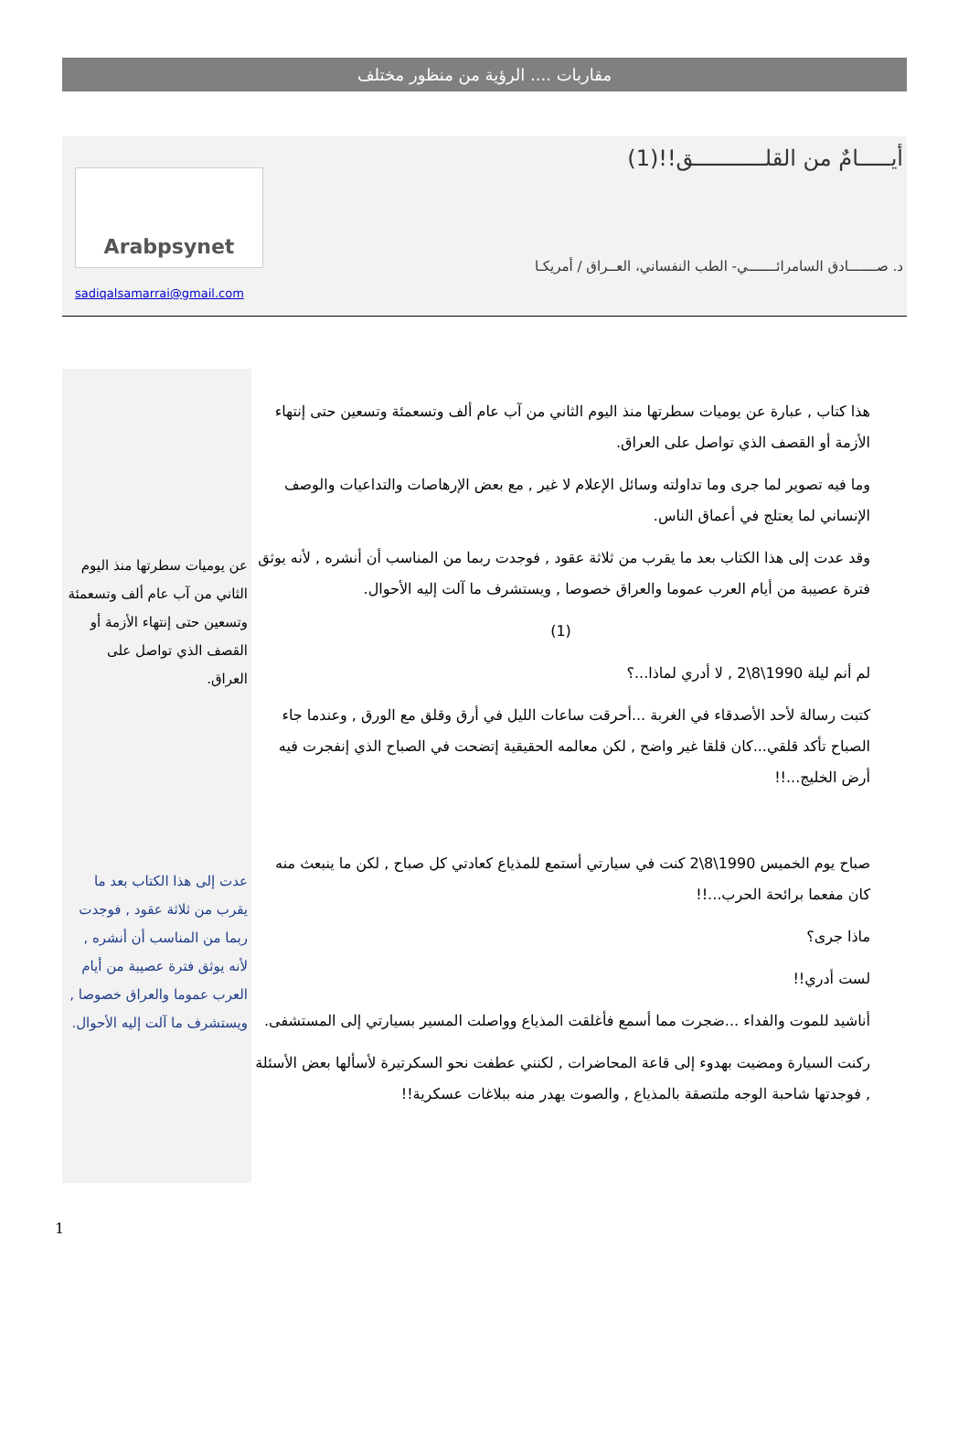مقاربات .... الرؤية من منظور مختلف
أيـــــامٌ من القلـــــــــــق!!(1)
د. صـــــــادق السامرائـــــــي- الطب النفساني، العــراق / أمريكـا
Arabpsynet
sadiqalsamarrai@gmail.com
هذا كتاب , عبارة عن يوميات سطرتها منذ اليوم الثاني من آب عام ألف وتسعمئة وتسعين حتى إنتهاء الأزمة أو القصف الذي تواصل على العراق.
وما فيه تصوير لما جرى وما تداولته وسائل الإعلام لا غير , مع بعض الإرهاصات والتداعيات والوصف الإنساني لما يعتلج في أعماق الناس.
وقد عدت إلى هذا الكتاب بعد ما يقرب من ثلاثة عقود , فوجدت ربما من المناسب أن أنشره , لأنه يوثق فترة عصيبة من أيام العرب عموما والعراق خصوصا , ويستشرف ما آلت إليه الأحوال.
(1)
لم أنم ليلة 1990\8\2 , لا أدري لماذا...؟
كتبت رسالة لأحد الأصدقاء في الغربة ...أحرقت ساعات الليل في أرق وقلق مع الورق , وعندما جاء الصباح تأكد قلقي...كان قلقا غير واضح , لكن معالمه الحقيقية إتضحت في الصباح الذي إنفجرت فيه أرض الخليج...!!
صباح يوم الخميس 1990\8\2 كنت في سيارتي أستمع للمذياع كعادتي كل صباح , لكن ما ينبعث منه كان مفعما برائحة الحرب...!!
ماذا جرى؟
لست أدري!!
أناشيد للموت والفداء ...ضجرت مما أسمع فأغلقت المذياع وواصلت المسير بسيارتي إلى المستشفى.
ركنت السيارة ومضيت بهدوء إلى قاعة المحاضرات , لكنني عطفت نحو السكرتيرة لأسألها بعض الأسئلة , فوجدتها شاحبة الوجه ملتصقة بالمذياع , والصوت يهدر منه ببلاغات عسكرية!!
عن يوميات سطرتها منذ اليوم الثاني من آب عام ألف وتسعمئة وتسعين حتى إنتهاء الأزمة أو القصف الذي تواصل على العراق.
عدت إلى هذا الكتاب بعد ما يقرب من ثلاثة عقود , فوجدت ربما من المناسب أن أنشره , لأنه يوثق فترة عصيبة من أيام العرب عموما والعراق خصوصا , ويستشرف ما آلت إليه الأحوال.
1